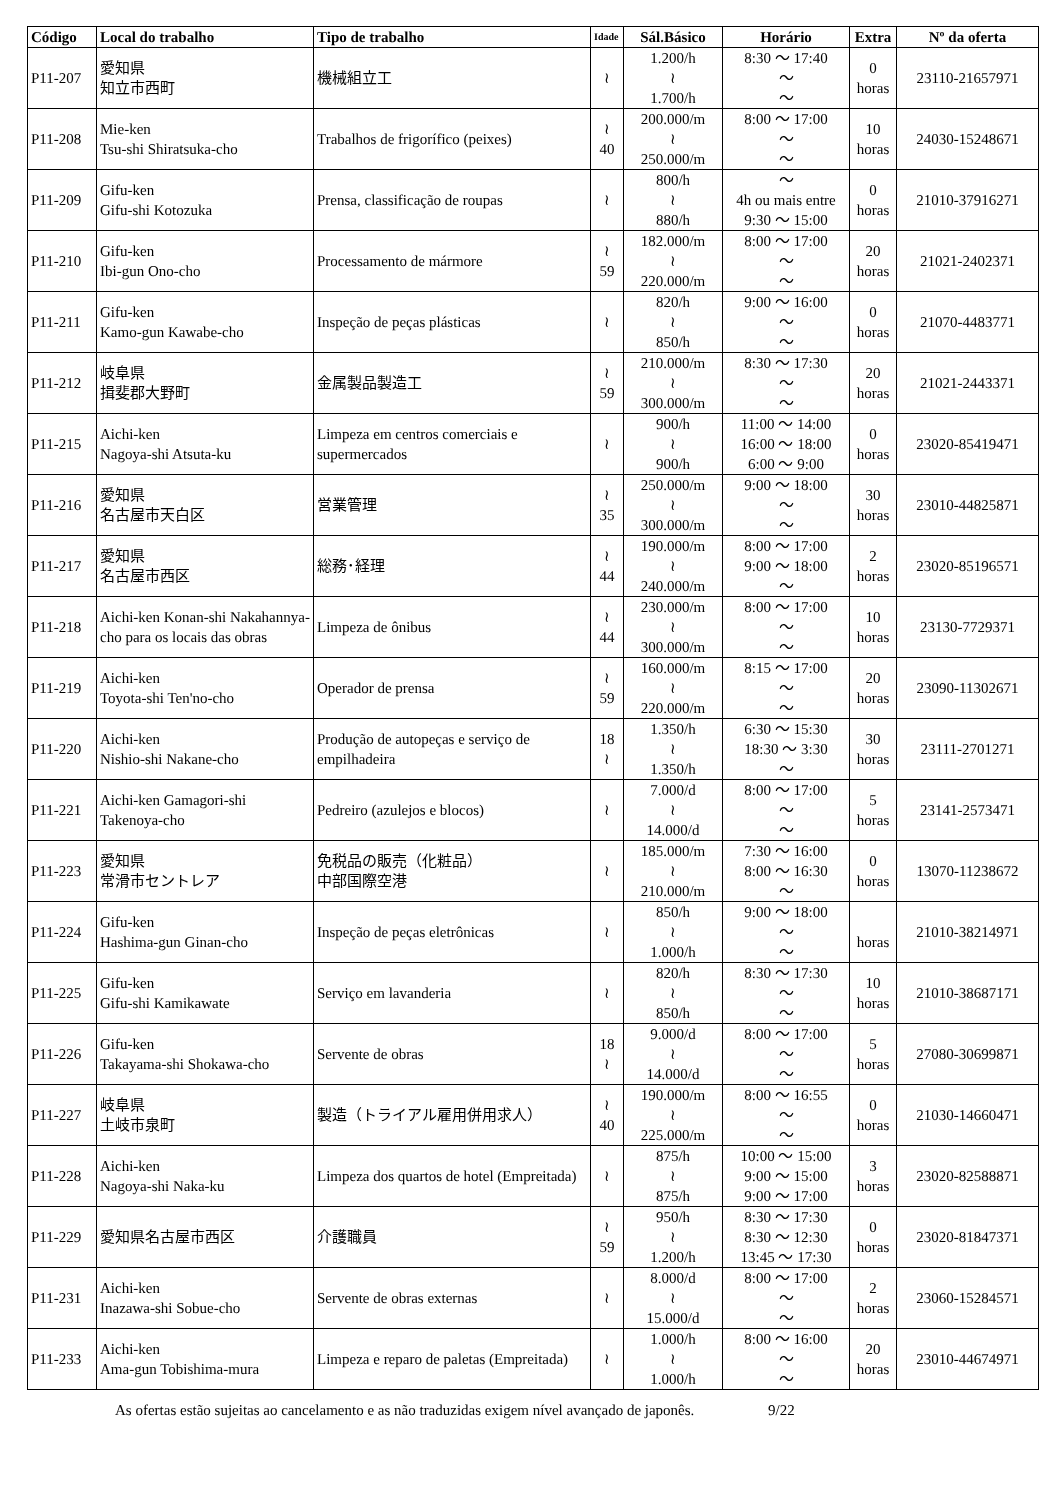| Código | Local do trabalho | Tipo de trabalho | Idade | Sál.Básico | Horário | Extra | Nº da oferta |
| --- | --- | --- | --- | --- | --- | --- | --- |
| P11-207 | 愛知県 知立市西町 | 機械組立工 | ≀ | 1.200/h ≀ 1.700/h | 8:30 ～ 17:40 ～ ～ | 0 horas | 23110-21657971 |
| P11-208 | Mie-ken Tsu-shi Shiratsuka-cho | Trabalhos de frigorífico (peixes) | ≀ 40 | 200.000/m ≀ 250.000/m | 8:00 ～ 17:00 ～ ～ | 10 horas | 24030-15248671 |
| P11-209 | Gifu-ken Gifu-shi Kotozuka | Prensa, classificação de roupas | ≀ | 800/h ≀ 880/h | ～ 4h ou mais entre 9:30 ～ 15:00 | 0 horas | 21010-37916271 |
| P11-210 | Gifu-ken Ibi-gun Ono-cho | Processamento de mármore | ≀ 59 | 182.000/m ≀ 220.000/m | 8:00 ～ 17:00 ～ ～ | 20 horas | 21021-2402371 |
| P11-211 | Gifu-ken Kamo-gun Kawabe-cho | Inspeção de peças plásticas | ≀ | 820/h ≀ 850/h | 9:00 ～ 16:00 ～ ～ | 0 horas | 21070-4483771 |
| P11-212 | 岐阜県 揖斐郡大野町 | 金属製品製造工 | ≀ 59 | 210.000/m ≀ 300.000/m | 8:30 ～ 17:30 ～ ～ | 20 horas | 21021-2443371 |
| P11-215 | Aichi-ken Nagoya-shi Atsuta-ku | Limpeza em centros comerciais e supermercados | ≀ | 900/h ≀ 900/h | 11:00 ～ 14:00 16:00 ～ 18:00 6:00 ～ 9:00 | 0 horas | 23020-85419471 |
| P11-216 | 愛知県 名古屋市天白区 | 営業管理 | ≀ 35 | 250.000/m ≀ 300.000/m | 9:00 ～ 18:00 ～ ～ | 30 horas | 23010-44825871 |
| P11-217 | 愛知県 名古屋市西区 | 総務･経理 | ≀ 44 | 190.000/m ≀ 240.000/m | 8:00 ～ 17:00 9:00 ～ 18:00 ～ | 2 horas | 23020-85196571 |
| P11-218 | Aichi-ken Konan-shi Nakahannya-cho para os locais das obras | Limpeza de ônibus | ≀ 44 | 230.000/m ≀ 300.000/m | 8:00 ～ 17:00 ～ ～ | 10 horas | 23130-7729371 |
| P11-219 | Aichi-ken Toyota-shi Ten'no-cho | Operador de prensa | ≀ 59 | 160.000/m ≀ 220.000/m | 8:15 ～ 17:00 ～ ～ | 20 horas | 23090-11302671 |
| P11-220 | Aichi-ken Nishio-shi Nakane-cho | Produção de autopeças e serviço de empilhadeira | 18 ≀ | 1.350/h ≀ 1.350/h | 6:30 ～ 15:30 18:30 ～ 3:30 ～ | 30 horas | 23111-2701271 |
| P11-221 | Aichi-ken Gamagori-shi Takenoya-cho | Pedreiro (azulejos e blocos) | ≀ | 7.000/d ≀ 14.000/d | 8:00 ～ 17:00 ～ ～ | 5 horas | 23141-2573471 |
| P11-223 | 愛知県 常滑市セントレア | 免税品の販売（化粧品） 中部国際空港 | ≀ | 185.000/m ≀ 210.000/m | 7:30 ～ 16:00 8:00 ～ 16:30 ～ | 0 horas | 13070-11238672 |
| P11-224 | Gifu-ken Hashima-gun Ginan-cho | Inspeção de peças eletrônicas | ≀ | 850/h ≀ 1.000/h | 9:00 ～ 18:00 ～ ～ | horas | 21010-38214971 |
| P11-225 | Gifu-ken Gifu-shi Kamikawate | Serviço em lavanderia | ≀ | 820/h ≀ 850/h | 8:30 ～ 17:30 ～ ～ | 10 horas | 21010-38687171 |
| P11-226 | Gifu-ken Takayama-shi Shokawa-cho | Servente de obras | 18 ≀ | 9.000/d ≀ 14.000/d | 8:00 ～ 17:00 ～ ～ | 5 horas | 27080-30699871 |
| P11-227 | 岐阜県 土岐市泉町 | 製造（トライアル雇用併用求人） | ≀ 40 | 190.000/m ≀ 225.000/m | 8:00 ～ 16:55 ～ ～ | 0 horas | 21030-14660471 |
| P11-228 | Aichi-ken Nagoya-shi Naka-ku | Limpeza dos quartos de hotel (Empreitada) | ≀ | 875/h ≀ 875/h | 10:00 ～ 15:00 9:00 ～ 15:00 9:00 ～ 17:00 | 3 horas | 23020-82588871 |
| P11-229 | 愛知県名古屋市西区 | 介護職員 | ≀ 59 | 950/h ≀ 1.200/h | 8:30 ～ 17:30 8:30 ～ 12:30 13:45 ～ 17:30 | 0 horas | 23020-81847371 |
| P11-231 | Aichi-ken Inazawa-shi Sobue-cho | Servente de obras externas | ≀ | 8.000/d ≀ 15.000/d | 8:00 ～ 17:00 ～ ～ | 2 horas | 23060-15284571 |
| P11-233 | Aichi-ken Ama-gun Tobishima-mura | Limpeza e reparo de paletas (Empreitada) | ≀ | 1.000/h ≀ 1.000/h | 8:00 ～ 16:00 ～ ～ | 20 horas | 23010-44674971 |
As ofertas estão sujeitas ao cancelamento e as não traduzidas exigem nível avançado de japonês. 9/22